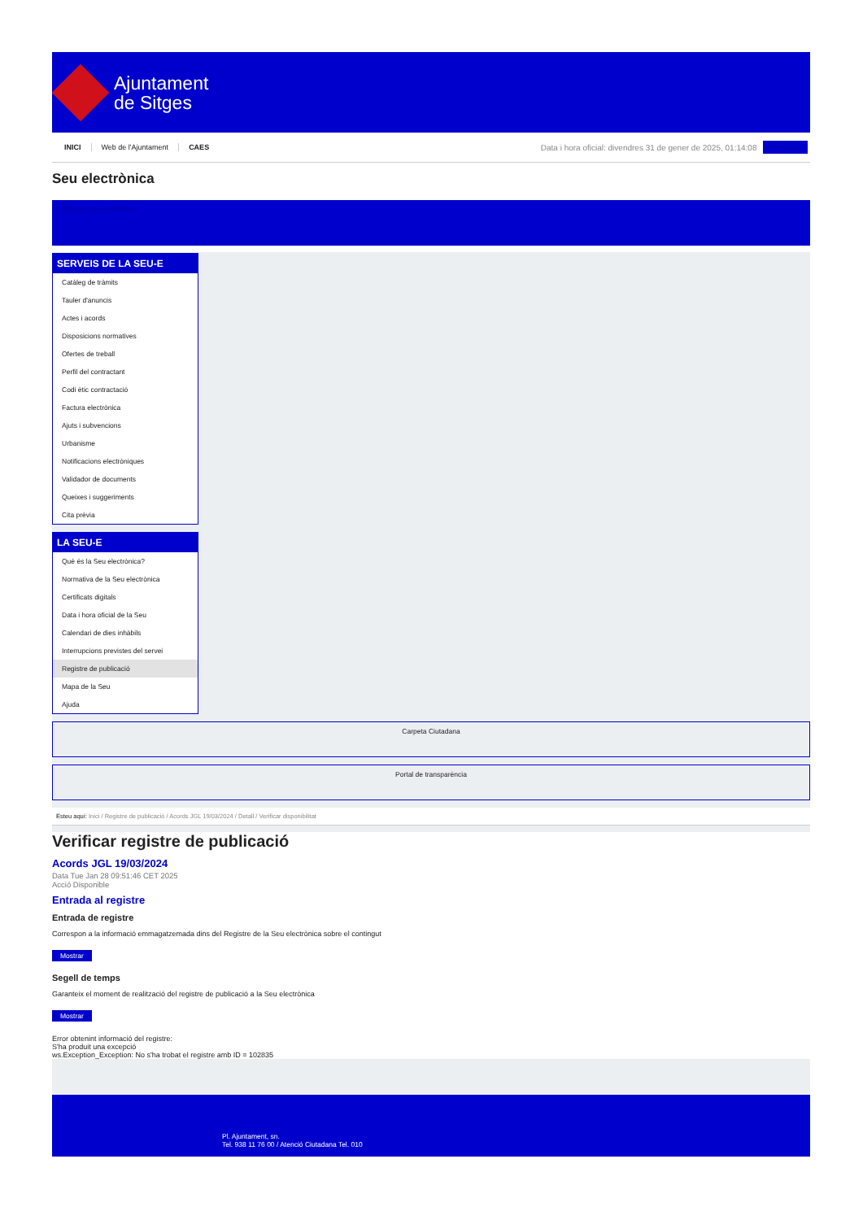Ajuntament
de Sitges
INICI Web de l'Ajuntament CAES
Data i hora oficial: divendres 31 de gener de 2025, 01:14:08
Directorio
Seu electrònica
Obtenir còpia autèntica
SERVEIS DE LA SEU-E
Catàleg de tràmits
Tauler d'anuncis
Actes i acords
Disposicions normatives
Ofertes de treball
Perfil del contractant
Codi ètic contractació
Factura electrònica
Ajuts i subvencions
Urbanisme
Notificacions electròniques
Validador de documents
Queixes i suggeriments
Cita prèvia
LA SEU-E
Què és la Seu electrònica?
Normativa de la Seu electrònica
Certificats digitals
Data i hora oficial de la Seu
Calendari de dies inhàbils
Interrupcions previstes del servei
Registre de publicació
Mapa de la Seu
Ajuda
Carpeta Ciutadana
Portal de transparència
Esteu aquí: Inici / Registre de publicació / Acords JGL 19/03/2024 / Detall / Verificar disponibilitat
Verificar registre de publicació
Acords JGL 19/03/2024
Data Tue Jan 28 09:51:46 CET 2025
Acció Disponible
Entrada al registre
Entrada de registre
Correspon a la informació emmagatzemada dins del Registre de la Seu electrònica sobre el contingut
Mostrar
Segell de temps
Garanteix el moment de realització del registre de publicació a la Seu electrònica
Mostrar
Error obtenint informació del registre:
S'ha produit una excepció
ws.Exception_Exception: No s'ha trobat el registre amb ID = 102835
Pl. Ajuntament, sn.
Tel. 938 11 76 00 / Atenció Ciutadana Tel. 010